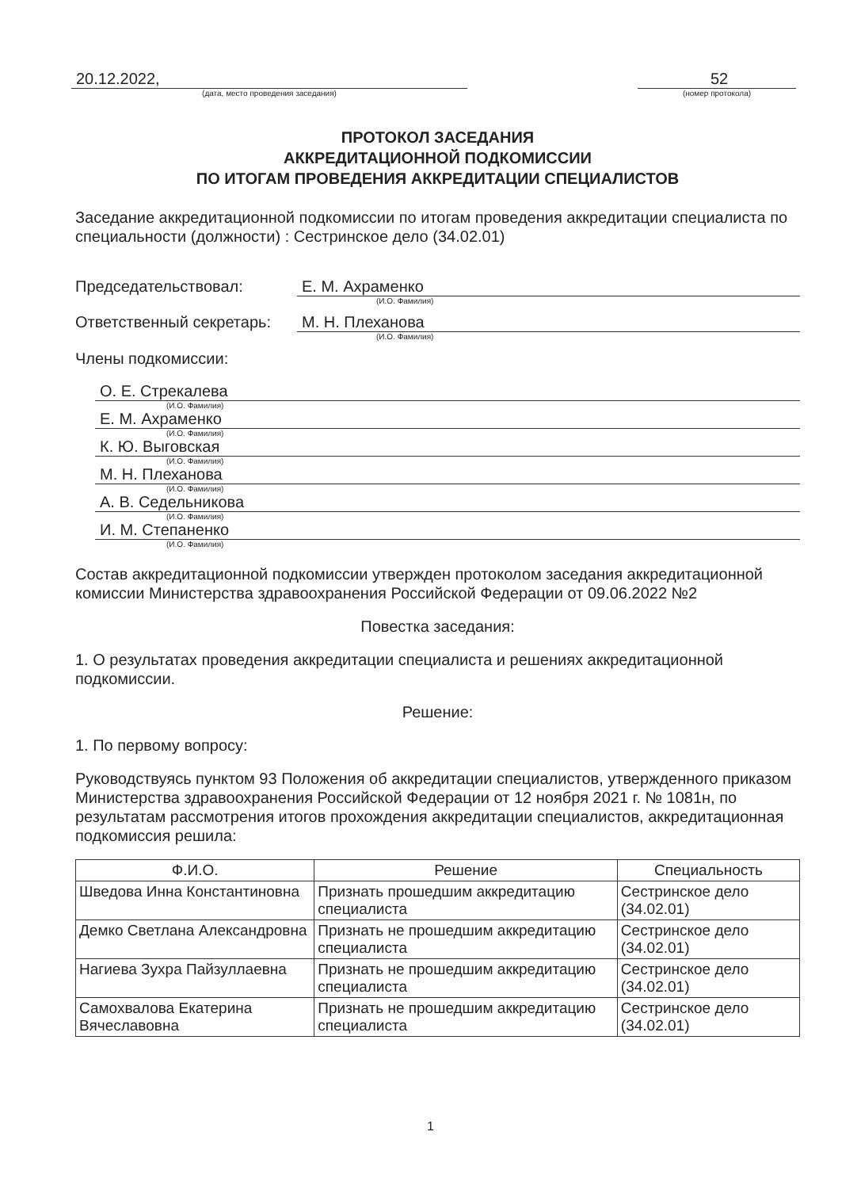20.12.2022,
(дата, место проведения заседания)
52
(номер протокола)
ПРОТОКОЛ ЗАСЕДАНИЯ
АККРЕДИТАЦИОННОЙ ПОДКОМИССИИ
ПО ИТОГАМ ПРОВЕДЕНИЯ АККРЕДИТАЦИИ СПЕЦИАЛИСТОВ
Заседание аккредитационной подкомиссии по итогам проведения аккредитации специалиста по специальности (должности) : Сестринское дело (34.02.01)
Председательствовал: Е. М. Ахраменко
(И.О. Фамилия)
Ответственный секретарь: М. Н. Плеханова
(И.О. Фамилия)
Члены подкомиссии:
О. Е. Стрекалева
(И.О. Фамилия)
Е. М. Ахраменко
(И.О. Фамилия)
К. Ю. Выговская
(И.О. Фамилия)
М. Н. Плеханова
(И.О. Фамилия)
А. В. Седельникова
(И.О. Фамилия)
И. М. Степаненко
(И.О. Фамилия)
Состав аккредитационной подкомиссии утвержден протоколом заседания аккредитационной комиссии Министерства здравоохранения Российской Федерации от 09.06.2022 №2
Повестка заседания:
1. О результатах проведения аккредитации специалиста и решениях аккредитационной подкомиссии.
Решение:
1. По первому вопросу:
Руководствуясь пунктом 93 Положения об аккредитации специалистов, утвержденного приказом Министерства здравоохранения Российской Федерации от 12 ноября 2021 г. № 1081н, по результатам рассмотрения итогов прохождения аккредитации специалистов, аккредитационная подкомиссия решила:
| Ф.И.О. | Решение | Специальность |
| --- | --- | --- |
| Шведова Инна Константиновна | Признать прошедшим аккредитацию специалиста | Сестринское дело (34.02.01) |
| Демко Светлана Александровна | Признать не прошедшим аккредитацию специалиста | Сестринское дело (34.02.01) |
| Нагиева Зухра Пайзуллаевна | Признать не прошедшим аккредитацию специалиста | Сестринское дело (34.02.01) |
| Самохвалова Екатерина Вячеславовна | Признать не прошедшим аккредитацию специалиста | Сестринское дело (34.02.01) |
1